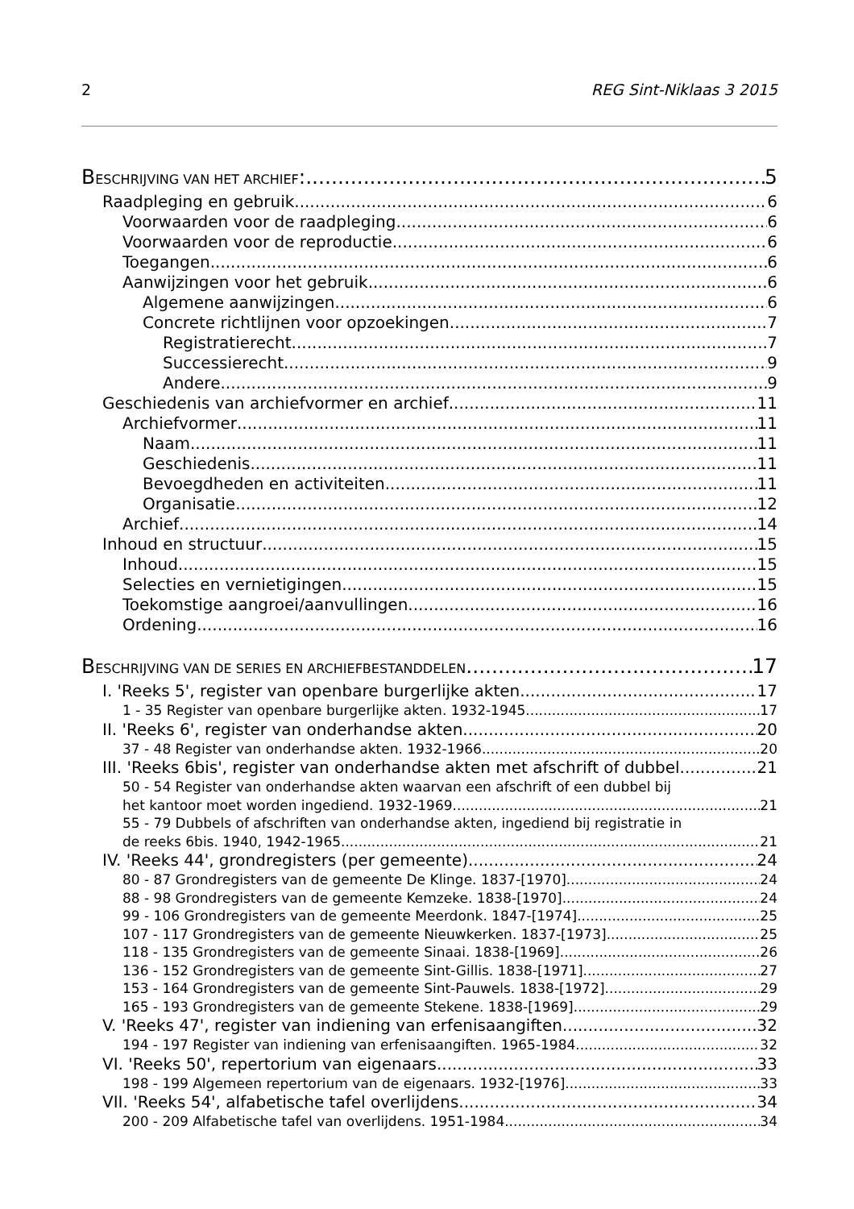2 REG Sint-Niklaas 3 2015
BESCHRIJVING VAN HET ARCHIEF: 5
Raadpleging en gebruik 6
Voorwaarden voor de raadpleging 6
Voorwaarden voor de reproductie 6
Toegangen 6
Aanwijzingen voor het gebruik 6
Algemene aanwijzingen 6
Concrete richtlijnen voor opzoekingen 7
Registratierecht 7
Successierecht 9
Andere 9
Geschiedenis van archiefvormer en archief 11
Archiefvormer 11
Naam 11
Geschiedenis 11
Bevoegdheden en activiteiten 11
Organisatie 12
Archief 14
Inhoud en structuur 15
Inhoud 15
Selecties en vernietigingen 15
Toekomstige aangroei/aanvullingen 16
Ordening 16
BESCHRIJVING VAN DE SERIES EN ARCHIEFBESTANDDELEN 17
I. 'Reeks 5', register van openbare burgerlijke akten 17
1 - 35 Register van openbare burgerlijke akten. 1932-1945 17
II. 'Reeks 6', register van onderhandse akten 20
37 - 48 Register van onderhandse akten. 1932-1966 20
III. 'Reeks 6bis', register van onderhandse akten met afschrift of dubbel 21
50 - 54 Register van onderhandse akten waarvan een afschrift of een dubbel bij
het kantoor moet worden ingediend. 1932-1969 21
55 - 79 Dubbels of afschriften van onderhandse akten, ingediend bij registratie in
de reeks 6bis. 1940, 1942-1965 21
IV. 'Reeks 44', grondregisters (per gemeente) 24
80 - 87 Grondregisters van de gemeente De Klinge. 1837-[1970] 24
88 - 98 Grondregisters van de gemeente Kemzeke. 1838-[1970] 24
99 - 106 Grondregisters van de gemeente Meerdonk. 1847-[1974] 25
107 - 117 Grondregisters van de gemeente Nieuwkerken. 1837-[1973] 25
118 - 135 Grondregisters van de gemeente Sinaai. 1838-[1969] 26
136 - 152 Grondregisters van de gemeente Sint-Gillis. 1838-[1971] 27
153 - 164 Grondregisters van de gemeente Sint-Pauwels. 1838-[1972] 29
165 - 193 Grondregisters van de gemeente Stekene. 1838-[1969] 29
V. 'Reeks 47', register van indiening van erfenisaangiften 32
194 - 197 Register van indiening van erfenisaangiften. 1965-1984 32
VI. 'Reeks 50', repertorium van eigenaars 33
198 - 199 Algemeen repertorium van de eigenaars. 1932-[1976] 33
VII. 'Reeks 54', alfabetische tafel overlijdens 34
200 - 209 Alfabetische tafel van overlijdens. 1951-1984 34